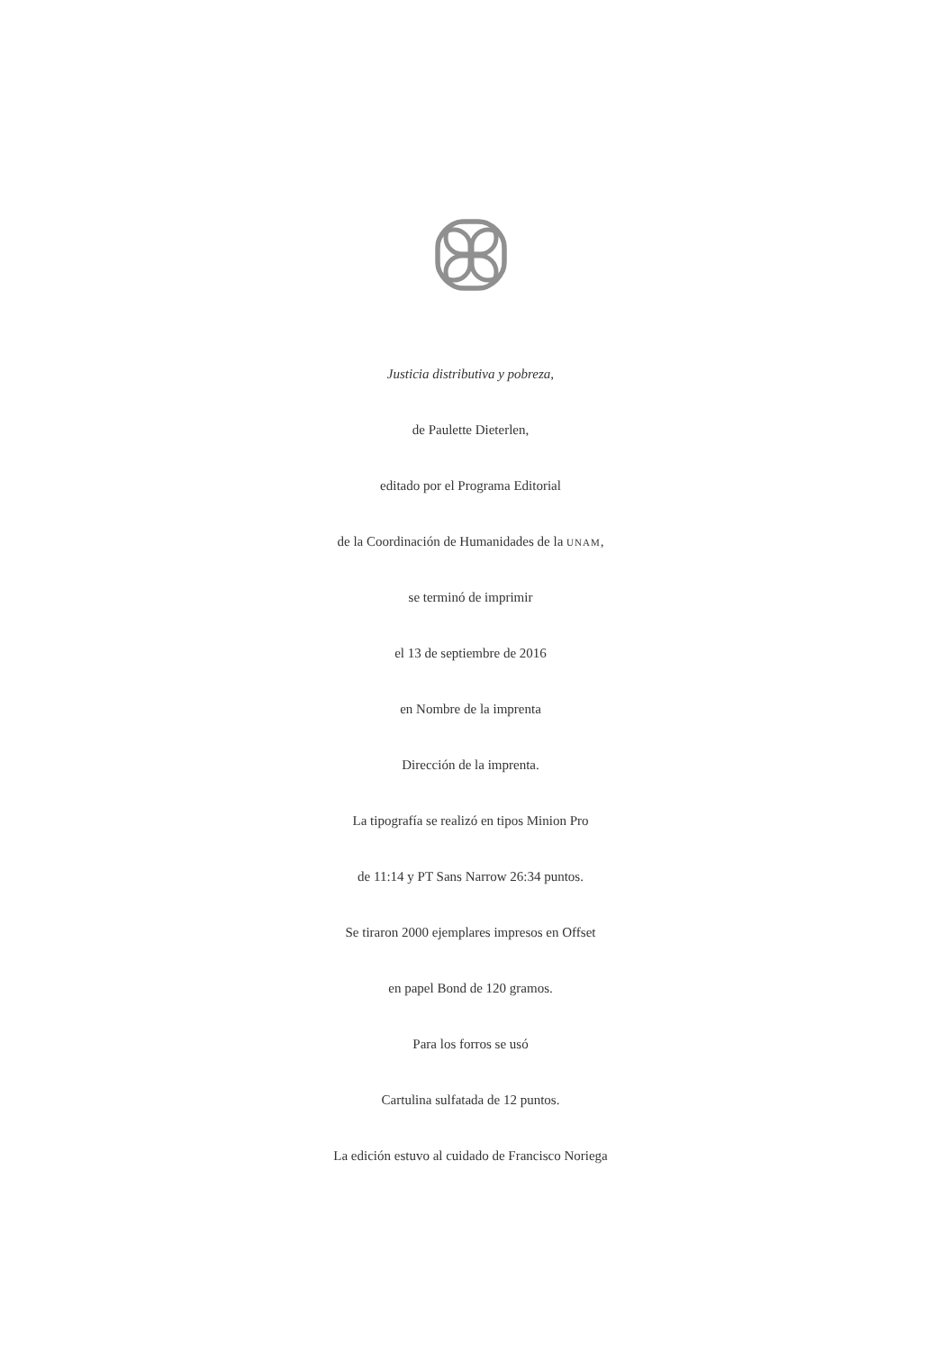Justicia distributiva y pobreza,
de Paulette Dieterlen,
editado por el Programa Editorial
de la Coordinación de Humanidades de la UNAM,
se terminó de imprimir
el 13 de septiembre de 2016
en Nombre de la imprenta
Dirección de la imprenta.
La tipografía se realizó en tipos Minion Pro
de 11:14 y PT Sans Narrow 26:34 puntos.
Se tiraron 2000 ejemplares impresos en Offset
en papel Bond de 120 gramos.
Para los forros se usó
Cartulina sulfatada de 12 puntos.
La edición estuvo al cuidado de Francisco Noriega